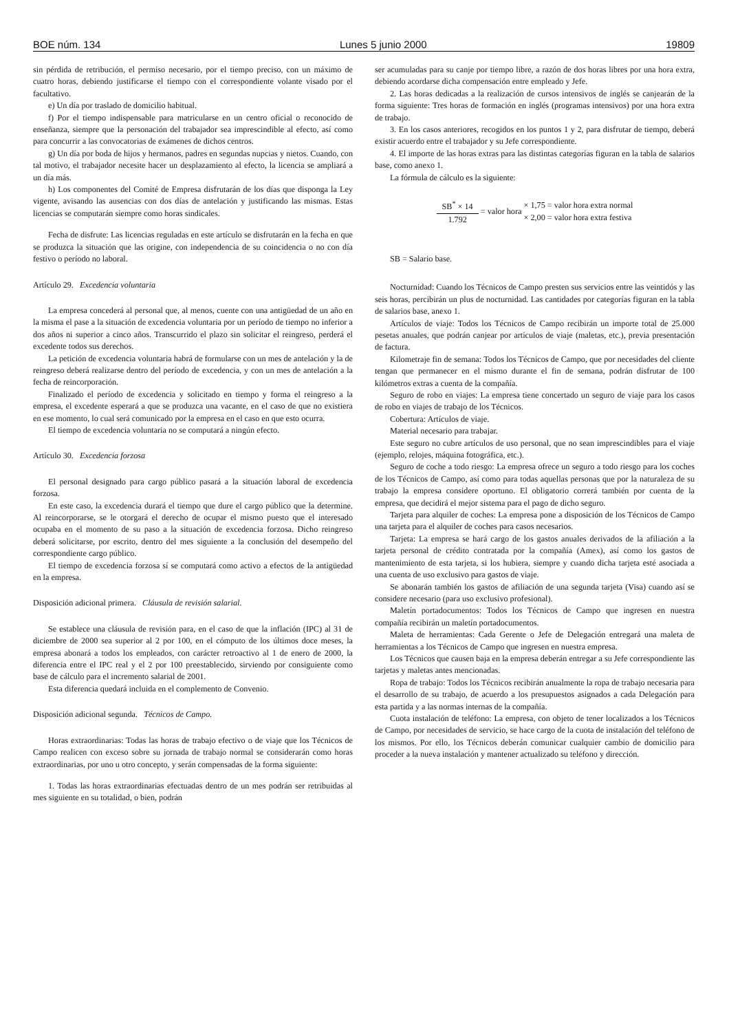BOE núm. 134 Lunes 5 junio 2000 19809
sin pérdida de retribución, el permiso necesario, por el tiempo preciso, con un máximo de cuatro horas, debiendo justificarse el tiempo con el correspondiente volante visado por el facultativo.
e) Un día por traslado de domicilio habitual.
f) Por el tiempo indispensable para matricularse en un centro oficial o reconocido de enseñanza, siempre que la personación del trabajador sea imprescindible al efecto, así como para concurrir a las convocatorias de exámenes de dichos centros.
g) Un día por boda de hijos y hermanos, padres en segundas nupcias y nietos. Cuando, con tal motivo, el trabajador necesite hacer un desplazamiento al efecto, la licencia se ampliará a un día más.
h) Los componentes del Comité de Empresa disfrutarán de los días que disponga la Ley vigente, avisando las ausencias con dos días de antelación y justificando las mismas. Estas licencias se computarán siempre como horas sindicales.
Fecha de disfrute: Las licencias reguladas en este artículo se disfrutarán en la fecha en que se produzca la situación que las origine, con independencia de su coincidencia o no con día festivo o período no laboral.
Artículo 29. Excedencia voluntaria
La empresa concederá al personal que, al menos, cuente con una antigüedad de un año en la misma el pase a la situación de excedencia voluntaria por un período de tiempo no inferior a dos años ni superior a cinco años. Transcurrido el plazo sin solicitar el reingreso, perderá el excedente todos sus derechos.
La petición de excedencia voluntaria habrá de formularse con un mes de antelación y la de reingreso deberá realizarse dentro del período de excedencia, y con un mes de antelación a la fecha de reincorporación.
Finalizado el período de excedencia y solicitado en tiempo y forma el reingreso a la empresa, el excedente esperará a que se produzca una vacante, en el caso de que no existiera en ese momento, lo cual será comunicado por la empresa en el caso en que esto ocurra.
El tiempo de excedencia voluntaria no se computará a ningún efecto.
Artículo 30. Excedencia forzosa
El personal designado para cargo público pasará a la situación laboral de excedencia forzosa.
En este caso, la excedencia durará el tiempo que dure el cargo público que la determine. Al reincorporarse, se le otorgará el derecho de ocupar el mismo puesto que el interesado ocupaba en el momento de su paso a la situación de excedencia forzosa. Dicho reingreso deberá solicitarse, por escrito, dentro del mes siguiente a la conclusión del desempeño del correspondiente cargo público.
El tiempo de excedencia forzosa sí se computará como activo a efectos de la antigüedad en la empresa.
Disposición adicional primera. Cláusula de revisión salarial.
Se establece una cláusula de revisión para, en el caso de que la inflación (IPC) al 31 de diciembre de 2000 sea superior al 2 por 100, en el cómputo de los últimos doce meses, la empresa abonará a todos los empleados, con carácter retroactivo al 1 de enero de 2000, la diferencia entre el IPC real y el 2 por 100 preestablecido, sirviendo por consiguiente como base de cálculo para el incremento salarial de 2001.
Esta diferencia quedará incluida en el complemento de Convenio.
Disposición adicional segunda. Técnicos de Campo.
Horas extraordinarias: Todas las horas de trabajo efectivo o de viaje que los Técnicos de Campo realicen con exceso sobre su jornada de trabajo normal se considerarán como horas extraordinarias, por uno u otro concepto, y serán compensadas de la forma siguiente:
1. Todas las horas extraordinarias efectuadas dentro de un mes podrán ser retribuidas al mes siguiente en su totalidad, o bien, podrán
ser acumuladas para su canje por tiempo libre, a razón de dos horas libres por una hora extra, debiendo acordarse dicha compensación entre empleado y Jefe.
2. Las horas dedicadas a la realización de cursos intensivos de inglés se canjearán de la forma siguiente: Tres horas de formación en inglés (programas intensivos) por una hora extra de trabajo.
3. En los casos anteriores, recogidos en los puntos 1 y 2, para disfrutar de tiempo, deberá existir acuerdo entre el trabajador y su Jefe correspondiente.
4. El importe de las horas extras para las distintas categorías figuran en la tabla de salarios base, como anexo 1.
La fórmula de cálculo es la siguiente:
SB<sup>*</sup> × 14
1.792
= valor hora
× 1,75 = valor hora extra normal
× 2,00 = valor hora extra festiva
SB = Salario base.
Nocturnidad: Cuando los Técnicos de Campo presten sus servicios entre las veintidós y las seis horas, percibirán un plus de nocturnidad. Las cantidades por categorías figuran en la tabla de salarios base, anexo 1.
Artículos de viaje: Todos los Técnicos de Campo recibirán un importe total de 25.000 pesetas anuales, que podrán canjear por artículos de viaje (maletas, etc.), previa presentación de factura.
Kilometraje fin de semana: Todos los Técnicos de Campo, que por necesidades del cliente tengan que permanecer en el mismo durante el fin de semana, podrán disfrutar de 100 kilómetros extras a cuenta de la compañía.
Seguro de robo en viajes: La empresa tiene concertado un seguro de viaje para los casos de robo en viajes de trabajo de los Técnicos.
Cobertura: Artículos de viaje.
Material necesario para trabajar.
Este seguro no cubre artículos de uso personal, que no sean imprescindibles para el viaje (ejemplo, relojes, máquina fotográfica, etc.).
Seguro de coche a todo riesgo: La empresa ofrece un seguro a todo riesgo para los coches de los Técnicos de Campo, así como para todas aquellas personas que por la naturaleza de su trabajo la empresa considere oportuno. El obligatorio correrá también por cuenta de la empresa, que decidirá el mejor sistema para el pago de dicho seguro.
Tarjeta para alquiler de coches: La empresa pone a disposición de los Técnicos de Campo una tarjeta para el alquiler de coches para casos necesarios.
Tarjeta: La empresa se hará cargo de los gastos anuales derivados de la afiliación a la tarjeta personal de crédito contratada por la compañía (Amex), así como los gastos de mantenimiento de esta tarjeta, si los hubiera, siempre y cuando dicha tarjeta esté asociada a una cuenta de uso exclusivo para gastos de viaje.
Se abonarán también los gastos de afiliación de una segunda tarjeta (Visa) cuando así se considere necesario (para uso exclusivo profesional).
Maletín portadocumentos: Todos los Técnicos de Campo que ingresen en nuestra compañía recibirán un maletín portadocumentos.
Maleta de herramientas: Cada Gerente o Jefe de Delegación entregará una maleta de herramientas a los Técnicos de Campo que ingresen en nuestra empresa.
Los Técnicos que causen baja en la empresa deberán entregar a su Jefe correspondiente las tarjetas y maletas antes mencionadas.
Ropa de trabajo: Todos los Técnicos recibirán anualmente la ropa de trabajo necesaria para el desarrollo de su trabajo, de acuerdo a los presupuestos asignados a cada Delegación para esta partida y a las normas internas de la compañía.
Cuota instalación de teléfono: La empresa, con objeto de tener localizados a los Técnicos de Campo, por necesidades de servicio, se hace cargo de la cuota de instalación del teléfono de los mismos. Por ello, los Técnicos deberán comunicar cualquier cambio de domicilio para proceder a la nueva instalación y mantener actualizado su teléfono y dirección.